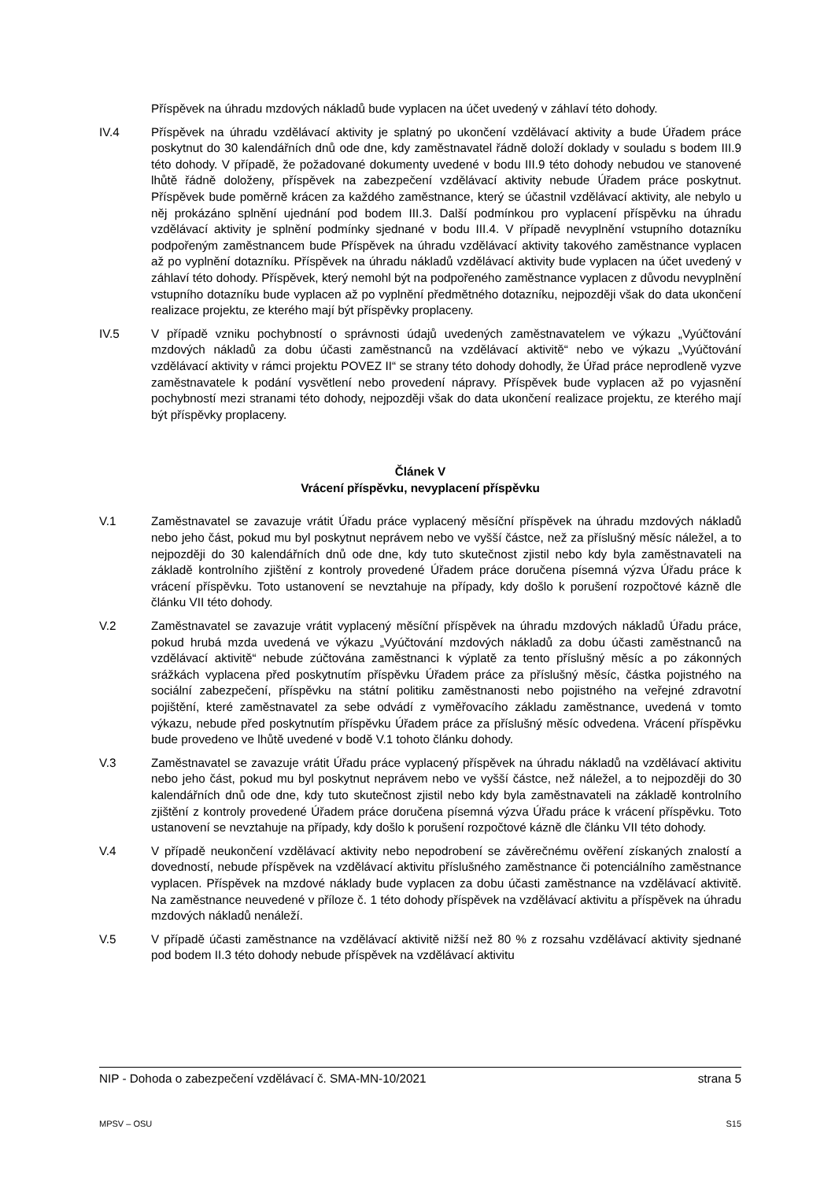Příspěvek na úhradu mzdových nákladů bude vyplacen na účet uvedený v záhlaví této dohody.
IV.4 Příspěvek na úhradu vzdělávací aktivity je splatný po ukončení vzdělávací aktivity a bude Úřadem práce poskytnut do 30 kalendářních dnů ode dne, kdy zaměstnavatel řádně doloží doklady v souladu s bodem III.9 této dohody. V případě, že požadované dokumenty uvedené v bodu III.9 této dohody nebudou ve stanovené lhůtě řádně doloženy, příspěvek na zabezpečení vzdělávací aktivity nebude Úřadem práce poskytnut. Příspěvek bude poměrně krácen za každého zaměstnance, který se účastnil vzdělávací aktivity, ale nebylo u něj prokázáno splnění ujednání pod bodem III.3. Další podmínkou pro vyplacení příspěvku na úhradu vzdělávací aktivity je splnění podmínky sjednané v bodu III.4. V případě nevyplnění vstupního dotazníku podpořeným zaměstnancem bude Příspěvek na úhradu vzdělávací aktivity takového zaměstnance vyplacen až po vyplnění dotazníku. Příspěvek na úhradu nákladů vzdělávací aktivity bude vyplacen na účet uvedený v záhlaví této dohody. Příspěvek, který nemohl být na podpořeného zaměstnance vyplacen z důvodu nevyplnění vstupního dotazníku bude vyplacen až po vyplnění předmětného dotazníku, nejpozději však do data ukončení realizace projektu, ze kterého mají být příspěvky proplaceny.
IV.5 V případě vzniku pochybností o správnosti údajů uvedených zaměstnavatelem ve výkazu „Vyúčtování mzdových nákladů za dobu účasti zaměstnanců na vzdělávací aktivitě“ nebo ve výkazu „Vyúčtování vzdělávací aktivity v rámci projektu POVEZ II“ se strany této dohody dohodly, že Úřad práce neprodleně vyzve zaměstnavatele k podání vysvětlení nebo provedení nápravy. Příspěvek bude vyplacen až po vyjasnění pochybností mezi stranami této dohody, nejpozději však do data ukončení realizace projektu, ze kterého mají být příspěvky proplaceny.
Článek V
Vrácení příspěvku, nevyplacení příspěvku
V.1 Zaměstnavatel se zavazuje vrátit Úřadu práce vyplacený měsíční příspěvek na úhradu mzdových nákladů nebo jeho část, pokud mu byl poskytnut neprávem nebo ve vyšší částce, než za příslušný měsíc náležel, a to nejpozději do 30 kalendářních dnů ode dne, kdy tuto skutečnost zjistil nebo kdy byla zaměstnavateli na základě kontrolního zjištění z kontroly provedené Úřadem práce doručena písemná výzva Úřadu práce k vrácení příspěvku. Toto ustanovení se nevztahuje na případy, kdy došlo k porušení rozpočtové kázně dle článku VII této dohody.
V.2 Zaměstnavatel se zavazuje vrátit vyplacený měsíční příspěvek na úhradu mzdových nákladů Úřadu práce, pokud hrubá mzda uvedená ve výkazu „Vyúčtování mzdových nákladů za dobu účasti zaměstnanců na vzdělávací aktivitě“ nebude zúčtována zaměstnanci k výplatě za tento příslušný měsíc a po zákonných srážkách vyplacena před poskytnutím příspěvku Úřadem práce za příslušný měsíc, částka pojistného na sociální zabezpečení, příspěvku na státní politiku zaměstnanosti nebo pojistného na veřejné zdravotní pojištění, které zaměstnavatel za sebe odvádí z vyměřovacího základu zaměstnance, uvedená v tomto výkazu, nebude před poskytnutím příspěvku Úřadem práce za příslušný měsíc odvedena. Vrácení příspěvku bude provedeno ve lhůtě uvedené v bodě V.1 tohoto článku dohody.
V.3 Zaměstnavatel se zavazuje vrátit Úřadu práce vyplacený příspěvek na úhradu nákladů na vzdělávací aktivitu nebo jeho část, pokud mu byl poskytnut neprávem nebo ve vyšší částce, než náležel, a to nejpozději do 30 kalendářních dnů ode dne, kdy tuto skutečnost zjistil nebo kdy byla zaměstnavateli na základě kontrolního zjištění z kontroly provedené Úřadem práce doručena písemná výzva Úřadu práce k vrácení příspěvku. Toto ustanovení se nevztahuje na případy, kdy došlo k porušení rozpočtové kázně dle článku VII této dohody.
V.4 V případě neukončení vzdělávací aktivity nebo nepodrobení se závěrečnému ověření získaných znalostí a dovedností, nebude příspěvek na vzdělávací aktivitu příslušného zaměstnance či potenciálního zaměstnance vyplacen. Příspěvek na mzdové náklady bude vyplacen za dobu účasti zaměstnance na vzdělávací aktivitě. Na zaměstnance neuvedené v příloze č. 1 této dohody příspěvek na vzdělávací aktivitu a příspěvek na úhradu mzdových nákladů nenáleží.
V.5 V případě účasti zaměstnance na vzdělávací aktivitě nižší než 80 % z rozsahu vzdělávací aktivity sjednané pod bodem II.3 této dohody nebude příspěvek na vzdělávací aktivitu
NIP - Dohoda o zabezpečení vzdělávací č. SMA-MN-10/2021 strana 5
MPSV – OSU S15